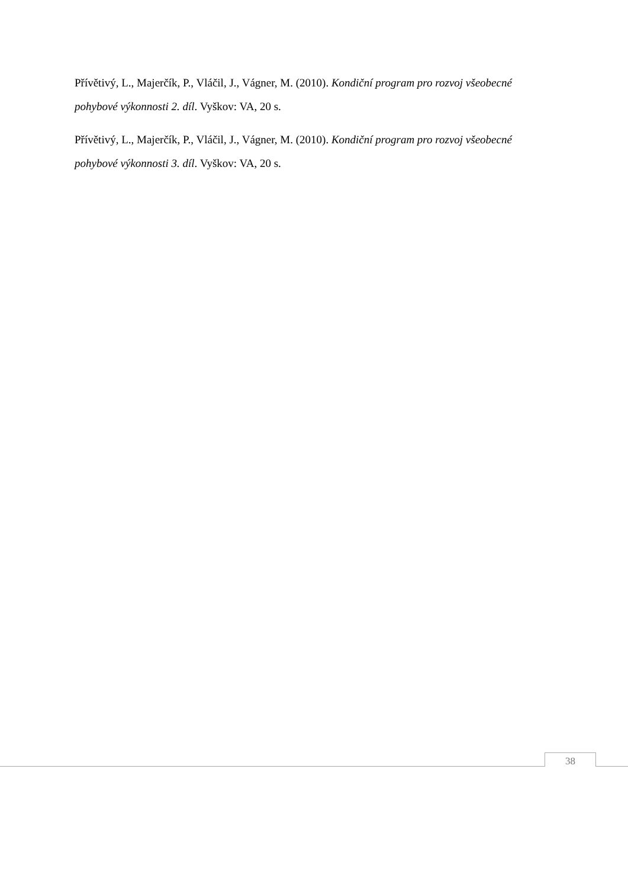Přívětivý, L., Majerčík, P., Vláčil, J., Vágner, M. (2010). Kondiční program pro rozvoj všeobecné pohybové výkonnosti 2. díl. Vyškov: VA, 20 s.
Přívětivý, L., Majerčík, P., Vláčil, J., Vágner, M. (2010). Kondiční program pro rozvoj všeobecné pohybové výkonnosti 3. díl. Vyškov: VA, 20 s.
38